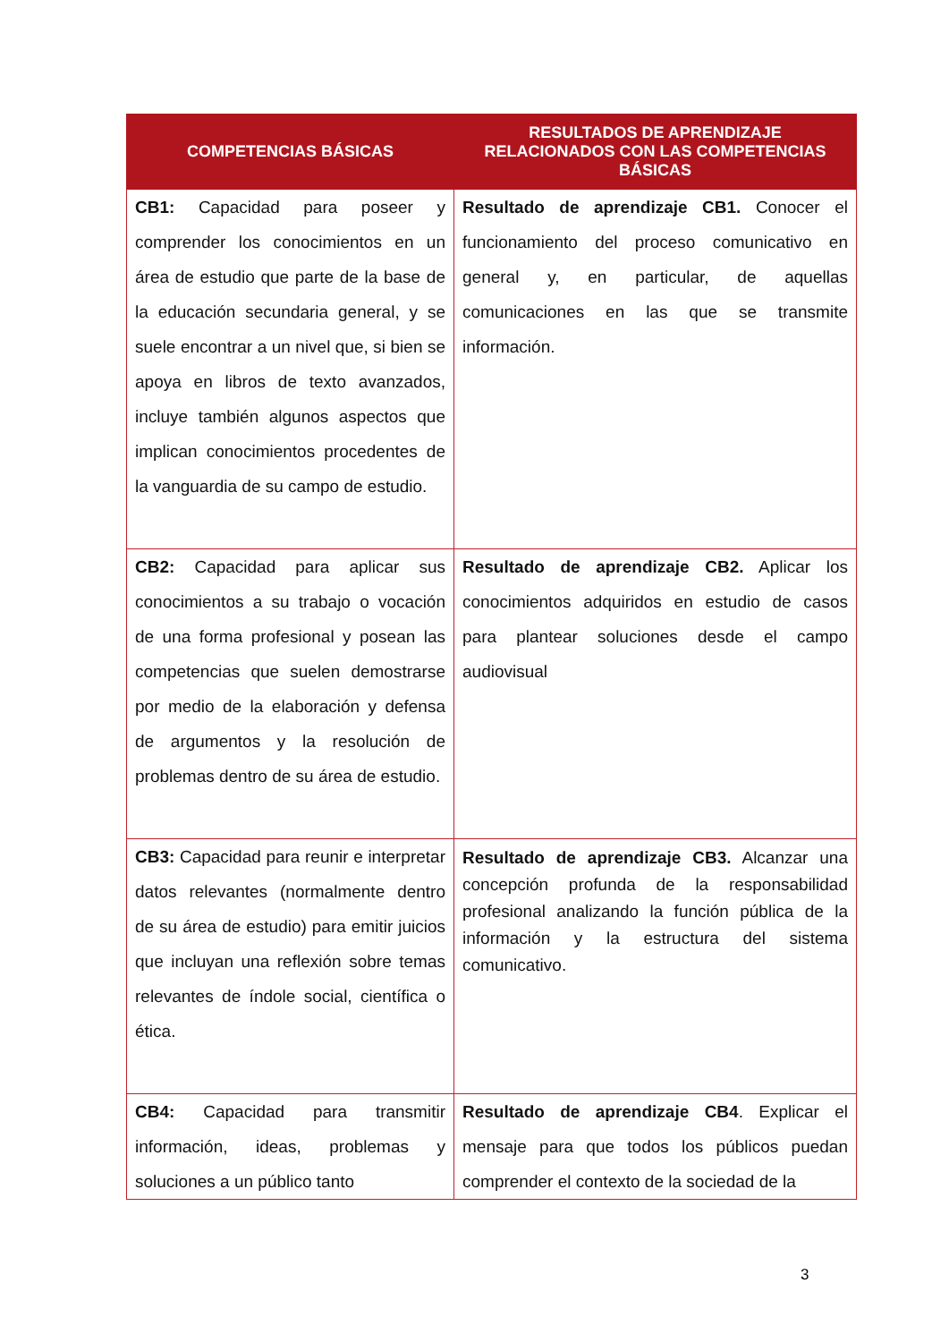| COMPETENCIAS BÁSICAS | RESULTADOS DE APRENDIZAJE RELACIONADOS CON LAS COMPETENCIAS BÁSICAS |
| --- | --- |
| CB1: Capacidad para poseer y comprender los conocimientos en un área de estudio que parte de la base de la educación secundaria general, y se suele encontrar a un nivel que, si bien se apoya en libros de texto avanzados, incluye también algunos aspectos que implican conocimientos procedentes de la vanguardia de su campo de estudio. | Resultado de aprendizaje CB1. Conocer el funcionamiento del proceso comunicativo en general y, en particular, de aquellas comunicaciones en las que se transmite información. |
| CB2: Capacidad para aplicar sus conocimientos a su trabajo o vocación de una forma profesional y posean las competencias que suelen demostrarse por medio de la elaboración y defensa de argumentos y la resolución de problemas dentro de su área de estudio. | Resultado de aprendizaje CB2. Aplicar los conocimientos adquiridos en estudio de casos para plantear soluciones desde el campo audiovisual |
| CB3: Capacidad para reunir e interpretar datos relevantes (normalmente dentro de su área de estudio) para emitir juicios que incluyan una reflexión sobre temas relevantes de índole social, científica o ética. | Resultado de aprendizaje CB3. Alcanzar una concepción profunda de la responsabilidad profesional analizando la función pública de la información y la estructura del sistema comunicativo. |
| CB4: Capacidad para transmitir información, ideas, problemas y soluciones a un público tanto | Resultado de aprendizaje CB4 . Explicar el mensaje para que todos los públicos puedan comprender el contexto de la sociedad de la |
3